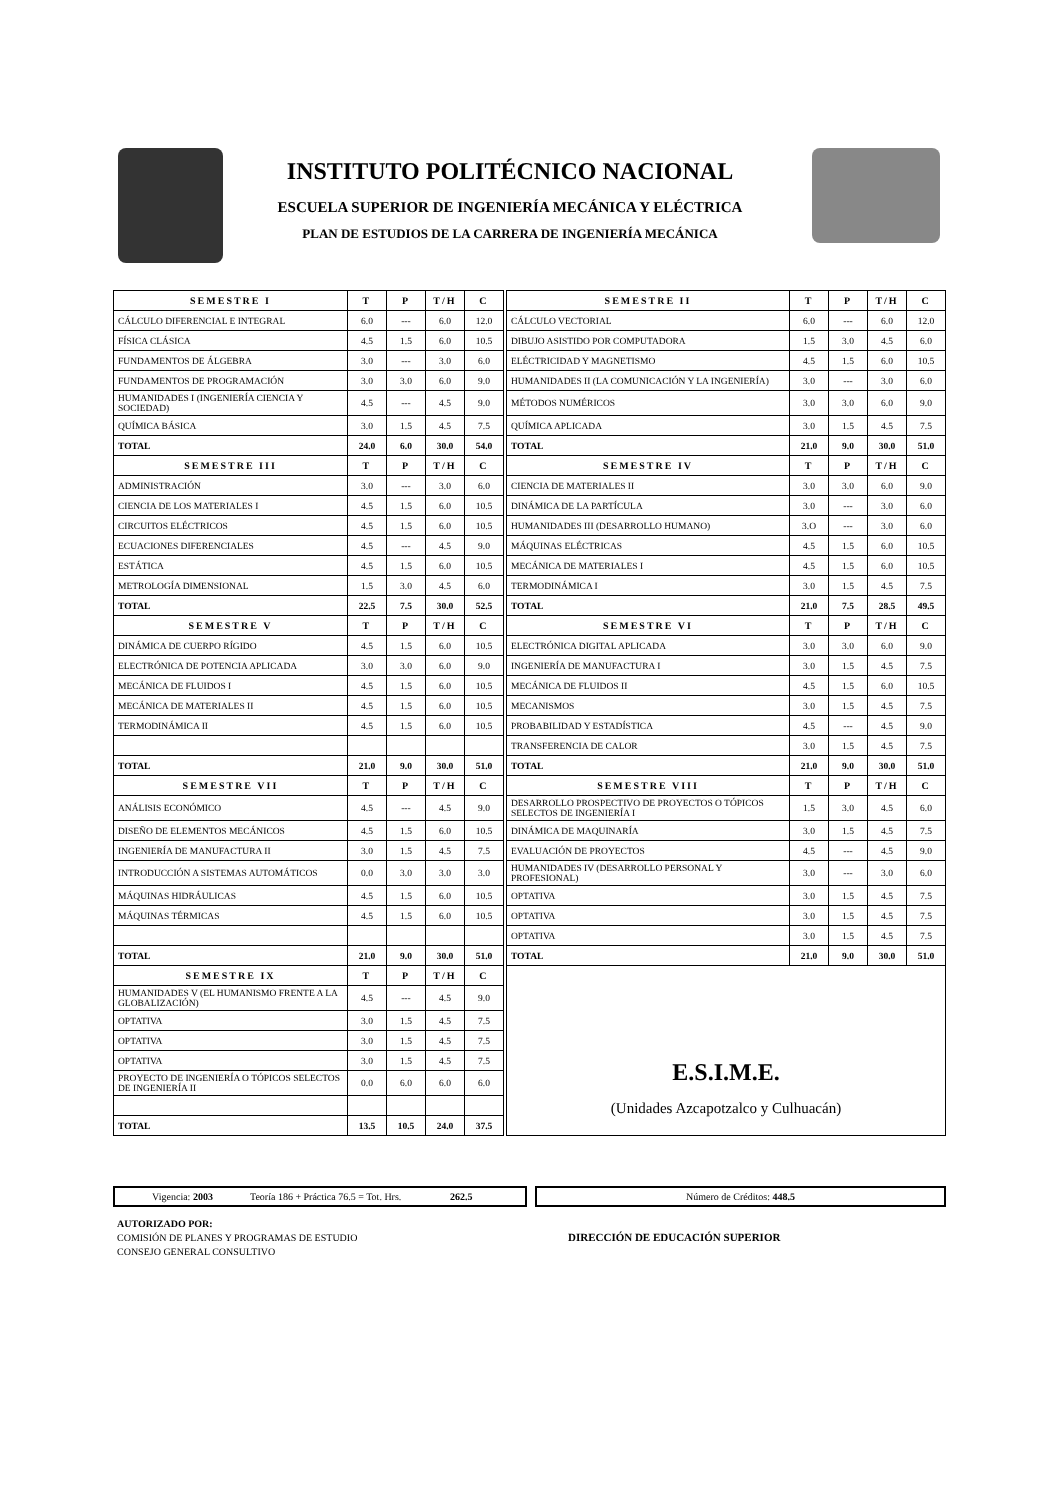INSTITUTO POLITÉCNICO NACIONAL
ESCUELA SUPERIOR DE INGENIERÍA MECÁNICA Y ELÉCTRICA
PLAN DE ESTUDIOS DE LA CARRERA DE INGENIERÍA MECÁNICA
| SEMESTRE I | T | P | T/H | C | SEMESTRE II | T | P | T/H | C |
| --- | --- | --- | --- | --- | --- | --- | --- | --- | --- |
| CÁLCULO DIFERENCIAL E INTEGRAL | 6.0 | --- | 6.0 | 12.0 | CÁLCULO VECTORIAL | 6.0 | --- | 6.0 | 12.0 |
| FÍSICA CLÁSICA | 4.5 | 1.5 | 6.0 | 10.5 | DIBUJO ASISTIDO POR COMPUTADORA | 1.5 | 3.0 | 4.5 | 6.0 |
| FUNDAMENTOS DE ÁLGEBRA | 3.0 | --- | 3.0 | 6.0 | ELÉCTRICIDAD Y MAGNETISMO | 4.5 | 1.5 | 6.0 | 10.5 |
| FUNDAMENTOS DE PROGRAMACIÓN | 3.0 | 3.0 | 6.0 | 9.0 | HUMANIDADES II (LA COMUNICACIÓN Y LA INGENIERÍA) | 3.0 | --- | 3.0 | 6.0 |
| HUMANIDADES I (INGENIERÍA CIENCIA Y SOCIEDAD) | 4.5 | --- | 4.5 | 9.0 | MÉTODOS NUMÉRICOS | 3.0 | 3.0 | 6.0 | 9.0 |
| QUÍMICA BÁSICA | 3.0 | 1.5 | 4.5 | 7.5 | QUÍMICA APLICADA | 3.0 | 1.5 | 4.5 | 7.5 |
| TOTAL | 24.0 | 6.0 | 30.0 | 54.0 | TOTAL | 21.0 | 9.0 | 30.0 | 51.0 |
| SEMESTRE III | T | P | T/H | C | SEMESTRE IV | T | P | T/H | C |
| ADMINISTRACIÓN | 3.0 | --- | 3.0 | 6.0 | CIENCIA DE MATERIALES II | 3.0 | 3.0 | 6.0 | 9.0 |
| CIENCIA DE LOS MATERIALES I | 4.5 | 1.5 | 6.0 | 10.5 | DINÁMICA DE LA PARTÍCULA | 3.0 | --- | 3.0 | 6.0 |
| CIRCUITOS ELÉCTRICOS | 4.5 | 1.5 | 6.0 | 10.5 | HUMANIDADES III (DESARROLLO HUMANO) | 3.O | --- | 3.0 | 6.0 |
| ECUACIONES DIFERENCIALES | 4.5 | --- | 4.5 | 9.0 | MÁQUINAS ELÉCTRICAS | 4.5 | 1.5 | 6.0 | 10.5 |
| ESTÁTICA | 4.5 | 1.5 | 6.0 | 10.5 | MECÁNICA DE MATERIALES I | 4.5 | 1.5 | 6.0 | 10.5 |
| METROLOGÍA DIMENSIONAL | 1.5 | 3.0 | 4.5 | 6.0 | TERMODINÁMICA I | 3.0 | 1.5 | 4.5 | 7.5 |
| TOTAL | 22.5 | 7.5 | 30.0 | 52.5 | TOTAL | 21.0 | 7.5 | 28.5 | 49.5 |
| SEMESTRE V | T | P | T/H | C | SEMESTRE VI | T | P | T/H | C |
| DINÁMICA DE CUERPO RÍGIDO | 4.5 | 1.5 | 6.0 | 10.5 | ELECTRÓNICA DIGITAL APLICADA | 3.0 | 3.0 | 6.0 | 9.0 |
| ELECTRÓNICA DE POTENCIA APLICADA | 3.0 | 3.0 | 6.0 | 9.0 | INGENIERÍA DE MANUFACTURA I | 3.0 | 1.5 | 4.5 | 7.5 |
| MECÁNICA DE FLUIDOS I | 4.5 | 1.5 | 6.0 | 10.5 | MECÁNICA DE FLUIDOS II | 4.5 | 1.5 | 6.0 | 10.5 |
| MECÁNICA DE MATERIALES II | 4.5 | 1.5 | 6.0 | 10.5 | MECANISMOS | 3.0 | 1.5 | 4.5 | 7.5 |
| TERMODINÁMICA II | 4.5 | 1.5 | 6.0 | 10.5 | PROBABILIDAD Y ESTADÍSTICA | 4.5 | --- | 4.5 | 9.0 |
| | | | | | TRANSFERENCIA DE CALOR | 3.0 | 1.5 | 4.5 | 7.5 |
| TOTAL | 21.0 | 9.0 | 30.0 | 51.0 | TOTAL | 21.0 | 9.0 | 30.0 | 51.0 |
| SEMESTRE VII | T | P | T/H | C | SEMESTRE VIII | T | P | T/H | C |
| ANÁLISIS ECONÓMICO | 4.5 | --- | 4.5 | 9.0 | DESARROLLO PROSPECTIVO DE PROYECTOS O TÓPICOS SELECTOS DE INGENIERÍA I | 1.5 | 3.0 | 4.5 | 6.0 |
| DISEÑO DE ELEMENTOS MECÁNICOS | 4.5 | 1.5 | 6.0 | 10.5 | DINÁMICA DE MAQUINARÍA | 3.0 | 1.5 | 4.5 | 7.5 |
| INGENIERÍA DE MANUFACTURA II | 3.0 | 1.5 | 4.5 | 7.5 | EVALUACIÓN DE PROYECTOS | 4.5 | --- | 4.5 | 9.0 |
| INTRODUCCIÓN A SISTEMAS AUTOMÁTICOS | 0.0 | 3.0 | 3.0 | 3.0 | HUMANIDADES IV (DESARROLLO PERSONAL Y PROFESIONAL) | 3.0 | --- | 3.0 | 6.0 |
| MÁQUINAS HIDRÁULICAS | 4.5 | 1.5 | 6.0 | 10.5 | OPTATIVA | 3.0 | 1.5 | 4.5 | 7.5 |
| MÁQUINAS TÉRMICAS | 4.5 | 1.5 | 6.0 | 10.5 | OPTATIVA | 3.0 | 1.5 | 4.5 | 7.5 |
| | | | | | OPTATIVA | 3.0 | 1.5 | 4.5 | 7.5 |
| TOTAL | 21.0 | 9.0 | 30.0 | 51.0 | TOTAL | 21.0 | 9.0 | 30.0 | 51.0 |
| SEMESTRE IX | T | P | T/H | C | E.S.I.M.E. (Unidades Azcapotzalco y Culhuacán) | | | | |
| HUMANIDADES V (EL HUMANISMO FRENTE A LA GLOBALIZACIÓN) | 4.5 | --- | 4.5 | 9.0 | | | | | |
| OPTATIVA | 3.0 | 1.5 | 4.5 | 7.5 | | | | | |
| OPTATIVA | 3.0 | 1.5 | 4.5 | 7.5 | | | | | |
| OPTATIVA | 3.0 | 1.5 | 4.5 | 7.5 | | | | | |
| PROYECTO DE INGENIERÍA O TÓPICOS SELECTOS DE INGENIERÍA II | 0.0 | 6.0 | 6.0 | 6.0 | | | | | |
| TOTAL | 13.5 | 10.5 | 24.0 | 37.5 | | | | | |
Vigencia: 2003 Teoría 186 + Práctica 76.5 = Tot. Hrs. 262.5 Número de Créditos: 448.5
AUTORIZADO POR:
COMISIÓN DE PLANES Y PROGRAMAS DE ESTUDIO
CONSEJO GENERAL CONSULTIVO
DIRECCIÓN DE EDUCACIÓN SUPERIOR